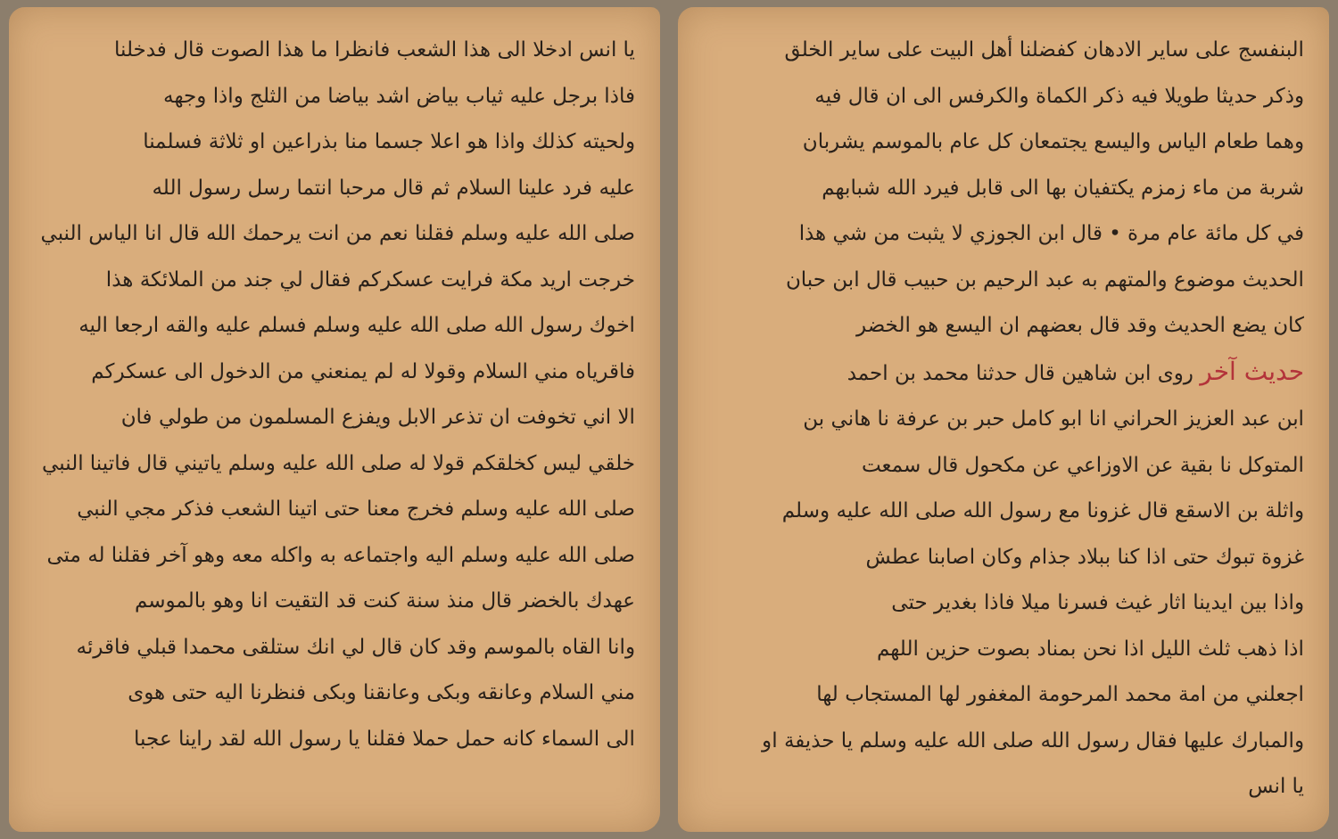البنفسج على ساير الادهان كفضلنا أهل البيت على ساير الخلق
وذكر حديثا طويلا فيه ذكر الكماة والكرفس الى ان قال فيه
وهما طعام الياس واليسع يجتمعان كل عام بالموسم يشربان
شربة من ماء زمزم يكتفيان بها الى قابل فيرد الله شبابهم
في كل مائة عام مرة • قال ابن الجوزي لا يثبت من شي هذا
الحديث موضوع والمتهم به عبد الرحيم بن حبيب قال ابن حبان
كان يضع الحديث وقد قال بعضهم ان اليسع هو الخضر
حديث آخر روى ابن شاهين قال حدثنا محمد بن احمد
ابن عبد العزيز الحراني انا ابو كامل حبر بن عرفة نا هاني بن
المتوكل نا بقية عن الاوزاعي عن مكحول قال سمعت
واثلة بن الاسقع قال غزونا مع رسول الله صلى الله عليه وسلم
غزوة تبوك حتى اذا كنا ببلاد جذام وكان اصابنا عطش
واذا بين ايدينا اثار غيث فسرنا ميلا فاذا بغدير حتى
اذا ذهب ثلث الليل اذا نحن بمناد بصوت حزين اللهم
اجعلني من امة محمد المرحومة المغفور لها المستجاب لها
والمبارك عليها فقال رسول الله صلى الله عليه وسلم يا حذيفة او
يا انس
يا انس ادخلا الى هذا الشعب فانظرا ما هذا الصوت قال فدخلنا
فاذا برجل عليه ثياب بياض اشد بياضا من الثلج واذا وجهه
ولحيته كذلك واذا هو اعلا جسما منا بذراعين او ثلاثة فسلمنا
عليه فرد علينا السلام ثم قال مرحبا انتما رسل رسول الله
صلى الله عليه وسلم فقلنا نعم من انت يرحمك الله قال انا الياس النبي
خرجت اريد مكة فرايت عسكركم فقال لي جند من الملائكة هذا
اخوك رسول الله صلى الله عليه وسلم فسلم عليه والقه ارجعا اليه
فاقرياه مني السلام وقولا له لم يمنعني من الدخول الى عسكركم
الا اني تخوفت ان تذعر الابل ويفزع المسلمون من طولي فان
خلقي ليس كخلقكم قولا له صلى الله عليه وسلم ياتيني قال فاتينا النبي
صلى الله عليه وسلم فخرج معنا حتى اتينا الشعب فذكر مجي النبي
صلى الله عليه وسلم اليه واجتماعه به واكله معه وهو آخر فقلنا له متى
عهدك بالخضر قال منذ سنة كنت قد التقيت انا وهو بالموسم
وانا القاه بالموسم وقد كان قال لي انك ستلقى محمدا قبلي فاقرئه
مني السلام وعانقه وبكى وعانقنا وبكى فنظرنا اليه حتى هوى
الى السماء كانه حمل حملا فقلنا يا رسول الله لقد راينا عجبا